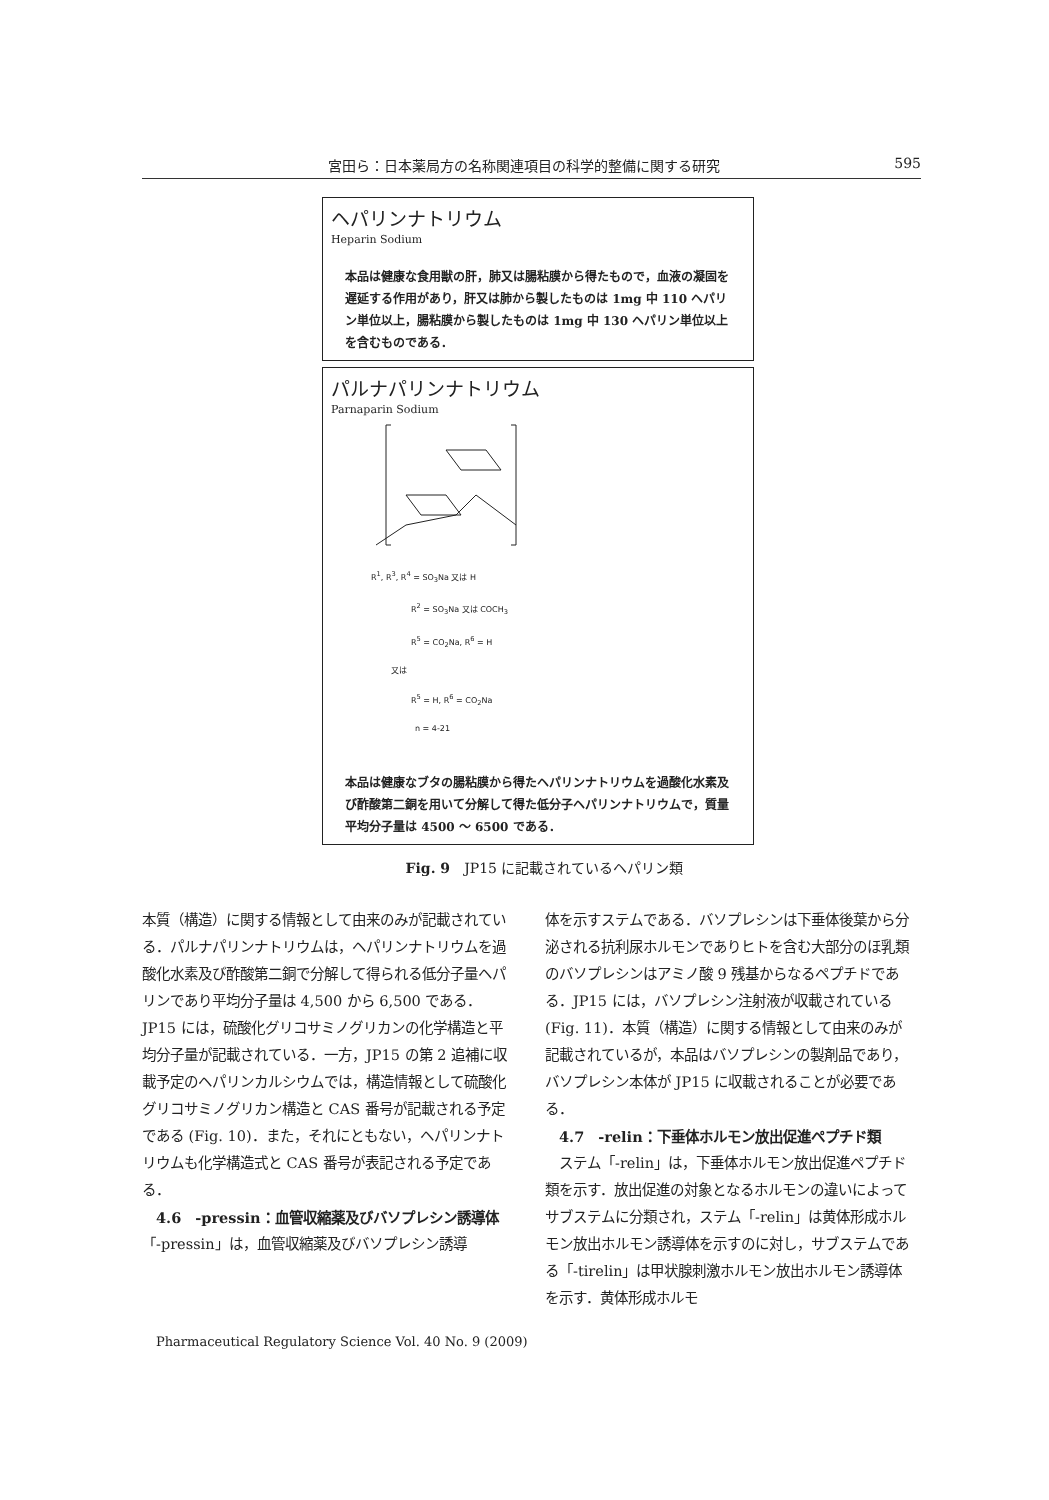宮田ら：日本薬局方の名称関連項目の科学的整備に関する研究 595
ヘパリンナトリウム
Heparin Sodium
本品は健康な食用獣の肝，肺又は腸粘膜から得たもので，血液の凝固を遅延する作用があり，肝又は肺から製したものは 1mg 中 110 ヘパリン単位以上，腸粘膜から製したものは 1mg 中 130 ヘパリン単位以上を含むものである．
パルナパリンナトリウム
Parnaparin Sodium
R<sup>1</sup>, R<sup>3</sup>, R<sup>4</sup> = SO<sub>3</sub>Na 又は H
R<sup>2</sup> = SO<sub>3</sub>Na 又は COCH<sub>3</sub>
R<sup>5</sup> = CO<sub>2</sub>Na, R<sup>6</sup> = H
又は
R<sup>5</sup> = H, R<sup>6</sup> = CO<sub>2</sub>Na
n = 4-21
本品は健康なブタの腸粘膜から得たヘパリンナトリウムを過酸化水素及び酢酸第二銅を用いて分解して得た低分子ヘパリンナトリウムで，質量平均分子量は 4500 ～ 6500 である．
Fig. 9　JP15 に記載されているヘパリン類
本質（構造）に関する情報として由来のみが記載されている．パルナパリンナトリウムは，ヘパリンナトリウムを過酸化水素及び酢酸第二銅で分解して得られる低分子量ヘパリンであり平均分子量は 4,500 から 6,500 である．JP15 には，硫酸化グリコサミノグリカンの化学構造と平均分子量が記載されている．一方，JP15 の第 2 追補に収載予定のヘパリンカルシウムでは，構造情報として硫酸化グリコサミノグリカン構造と CAS 番号が記載される予定である (Fig. 10)．また，それにともない，ヘパリンナトリウムも化学構造式と CAS 番号が表記される予定である．
4.6　-pressin：血管収縮薬及びバソプレシン誘導体
「-pressin」は，血管収縮薬及びバソプレシン誘導
体を示すステムである．バソプレシンは下垂体後葉から分泌される抗利尿ホルモンでありヒトを含む大部分のほ乳類のバソプレシンはアミノ酸 9 残基からなるペプチドである．JP15 には，バソプレシン注射液が収載されている (Fig. 11)．本質（構造）に関する情報として由来のみが記載されているが，本品はバソプレシンの製剤品であり，バソプレシン本体が JP15 に収載されることが必要である．
4.7　-relin：下垂体ホルモン放出促進ペプチド類
　ステム「-relin」は，下垂体ホルモン放出促進ペプチド類を示す．放出促進の対象となるホルモンの違いによってサブステムに分類され，ステム「-relin」は黄体形成ホルモン放出ホルモン誘導体を示すのに対し，サブステムである「-tirelin」は甲状腺刺激ホルモン放出ホルモン誘導体を示す．黄体形成ホルモ
Pharmaceutical Regulatory Science Vol. 40 No. 9 (2009)